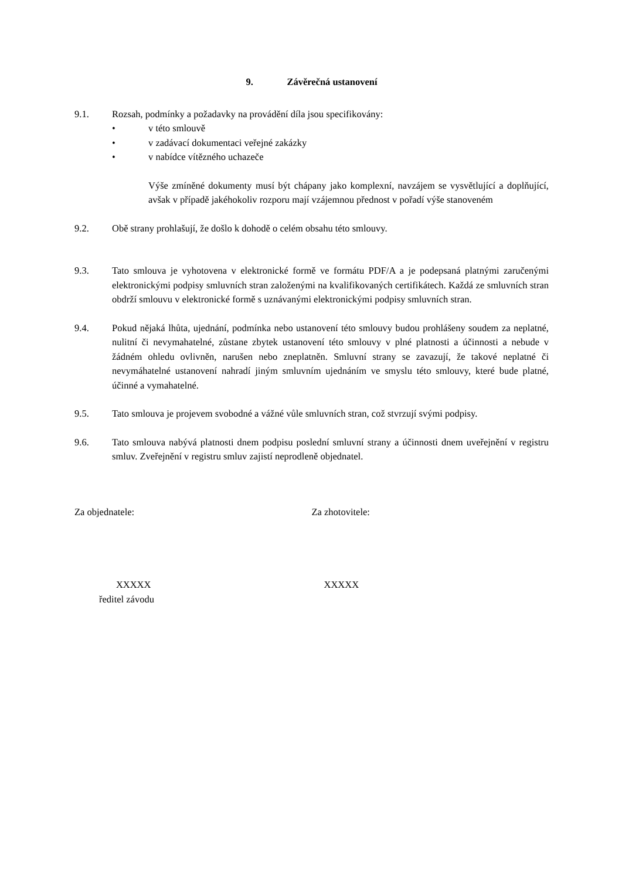9. Závěrečná ustanovení
9.1. Rozsah, podmínky a požadavky na provádění díla jsou specifikovány:
• v této smlouvě
• v zadávací dokumentaci veřejné zakázky
• v nabídce vítězného uchazeče
Výše zmíněné dokumenty musí být chápany jako komplexní, navzájem se vysvětlující a doplňující, avšak v případě jakéhokoliv rozporu mají vzájemnou přednost v pořadí výše stanoveném
9.2. Obě strany prohlašují, že došlo k dohodě o celém obsahu této smlouvy.
9.3. Tato smlouva je vyhotovena v elektronické formě ve formátu PDF/A a je podepsaná platnými zaručenými elektronickými podpisy smluvních stran založenými na kvalifikovaných certifikátech. Každá ze smluvních stran obdrží smlouvu v elektronické formě s uznávanými elektronickými podpisy smluvních stran.
9.4. Pokud nějaká lhůta, ujednání, podmínka nebo ustanovení této smlouvy budou prohlášeny soudem za neplatné, nulitní či nevymahatelné, zůstane zbytek ustanovení této smlouvy v plné platnosti a účinnosti a nebude v žádném ohledu ovlivněn, narušen nebo zneplatněn. Smluvní strany se zavazují, že takové neplatné či nevymáhatelné ustanovení nahradí jiným smluvním ujednáním ve smyslu této smlouvy, které bude platné, účinné a vymahatelné.
9.5. Tato smlouva je projevem svobodné a vážné vůle smluvních stran, což stvrzují svými podpisy.
9.6. Tato smlouva nabývá platnosti dnem podpisu poslední smluvní strany a účinnosti dnem uveřejnění v registru smluv. Zveřejnění v registru smluv zajistí neprodleně objednatel.
Za objednatele: Za zhotovitele:
XXXXX
ředitel závodu
XXXXX